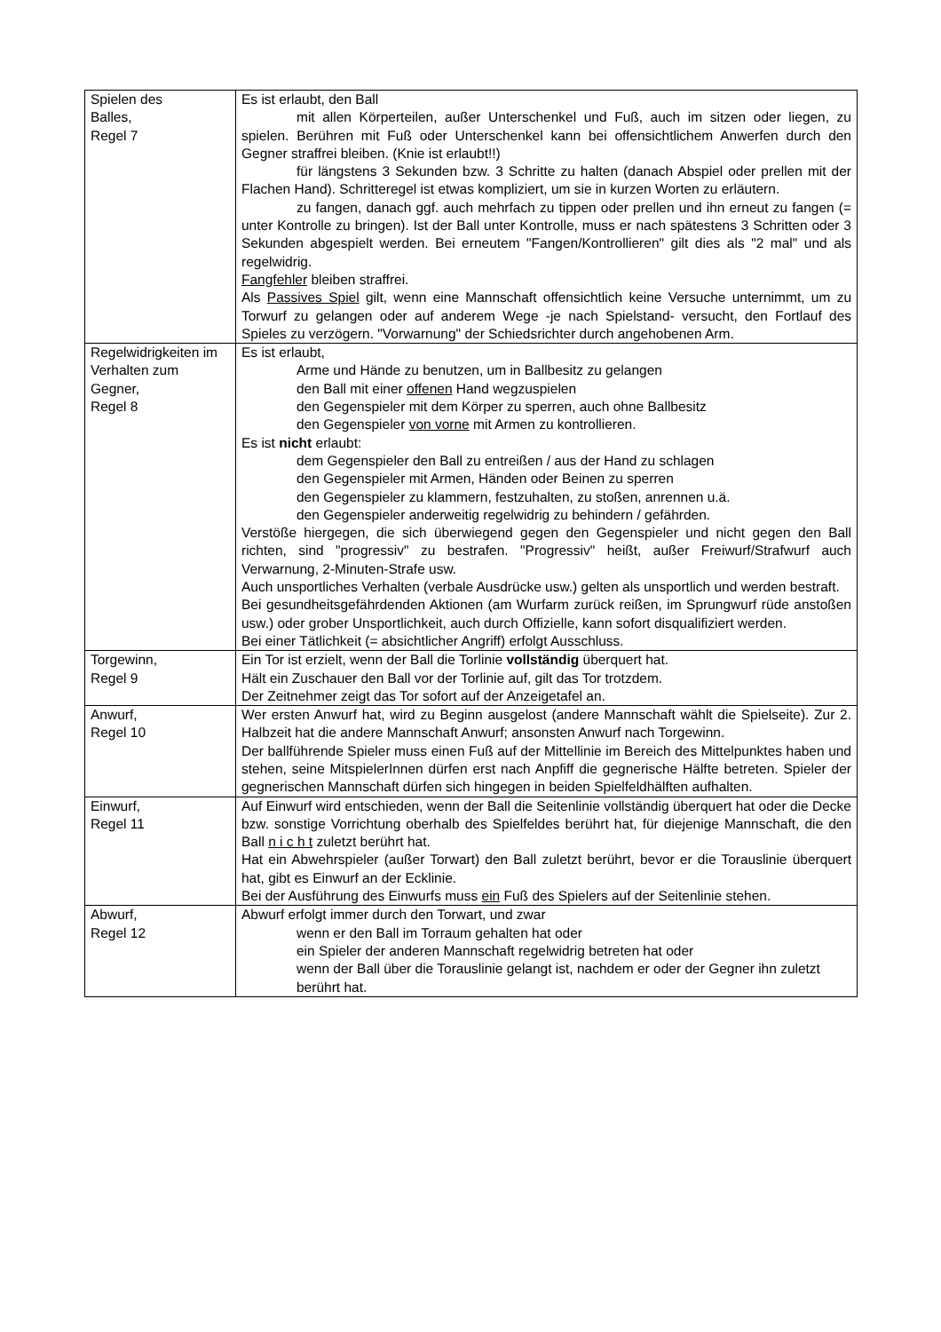| Spielen des Balles, Regel 7 | Es ist erlaubt, den Ball mit allen Körperteilen, außer Unterschenkel und Fuß, auch im sitzen oder liegen, zu spielen. Berühren mit Fuß oder Unterschenkel kann bei offensichtlichem Anwerfen durch den Gegner straffrei bleiben. (Knie ist erlaubt!!) für längstens 3 Sekunden bzw. 3 Schritte zu halten (danach Abspiel oder prellen mit der Flachen Hand). Schritteregel ist etwas kompliziert, um sie in kurzen Worten zu erläutern. zu fangen, danach ggf. auch mehrfach zu tippen oder prellen und ihn erneut zu fangen (= unter Kontrolle zu bringen). Ist der Ball unter Kontrolle, muss er nach spätestens 3 Schritten oder 3 Sekunden abgespielt werden. Bei erneutem "Fangen/Kontrollieren" gilt dies als "2 mal" und als regelwidrig. Fangfehler bleiben straffrei. Als Passives Spiel gilt, wenn eine Mannschaft offensichtlich keine Versuche unternimmt, um zu Torwurf zu gelangen oder auf anderem Wege -je nach Spielstand- versucht, den Fortlauf des Spieles zu verzögern. "Vorwarnung" der Schiedsrichter durch angehobenen Arm. |
| Regelwidrigkeiten im Verhalten zum Gegner, Regel 8 | Es ist erlaubt, Arme und Hände zu benutzen, um in Ballbesitz zu gelangen den Ball mit einer offenen Hand wegzuspielen den Gegenspieler mit dem Körper zu sperren, auch ohne Ballbesitz den Gegenspieler von vorne mit Armen zu kontrollieren. Es ist nicht erlaubt: dem Gegenspieler den Ball zu entreißen / aus der Hand zu schlagen den Gegenspieler mit Armen, Händen oder Beinen zu sperren den Gegenspieler zu klammern, festzuhalten, zu stoßen, anrennen u.ä. den Gegenspieler anderweitig regelwidrig zu behindern / gefährden. Verstöße hiergegen, die sich überwiegend gegen den Gegenspieler und nicht gegen den Ball richten, sind "progressiv" zu bestrafen. "Progressiv" heißt, außer Freiwurf/Strafwurf auch Verwarnung, 2-Minuten-Strafe usw. Auch unsportliches Verhalten (verbale Ausdrücke usw.) gelten als unsportlich und werden bestraft. Bei gesundheitsgefährdenden Aktionen (am Wurfarm zurück reißen, im Sprungwurf rüde anstoßen usw.) oder grober Unsportlichkeit, auch durch Offizielle, kann sofort disqualifiziert werden. Bei einer Tätlichkeit (= absichtlicher Angriff) erfolgt Ausschluss. |
| Torgewinn, Regel 9 | Ein Tor ist erzielt, wenn der Ball die Torlinie vollständig überquert hat. Hält ein Zuschauer den Ball vor der Torlinie auf, gilt das Tor trotzdem. Der Zeitnehmer zeigt das Tor sofort auf der Anzeigetafel an. |
| Anwurf, Regel 10 | Wer ersten Anwurf hat, wird zu Beginn ausgelost (andere Mannschaft wählt die Spielseite). Zur 2. Halbzeit hat die andere Mannschaft Anwurf; ansonsten Anwurf nach Torgewinn. Der ballführende Spieler muss einen Fuß auf der Mittellinie im Bereich des Mittelpunktes haben und stehen, seine MitspielerInnen dürfen erst nach Anpfiff die gegnerische Hälfte betreten. Spieler der gegnerischen Mannschaft dürfen sich hingegen in beiden Spielfeldhälften aufhalten. |
| Einwurf, Regel 11 | Auf Einwurf wird entschieden, wenn der Ball die Seitenlinie vollständig überquert hat oder die Decke bzw. sonstige Vorrichtung oberhalb des Spielfeldes berührt hat, für diejenige Mannschaft, die den Ball n i c h t zuletzt berührt hat. Hat ein Abwehrspieler (außer Torwart) den Ball zuletzt berührt, bevor er die Torauslinie überquert hat, gibt es Einwurf an der Ecklinie. Bei der Ausführung des Einwurfs muss ein Fuß des Spielers auf der Seitenlinie stehen. |
| Abwurf, Regel 12 | Abwurf erfolgt immer durch den Torwart, und zwar wenn er den Ball im Torraum gehalten hat oder ein Spieler der anderen Mannschaft regelwidrig betreten hat oder wenn der Ball über die Torauslinie gelangt ist, nachdem er oder der Gegner ihn zuletzt berührt hat. |